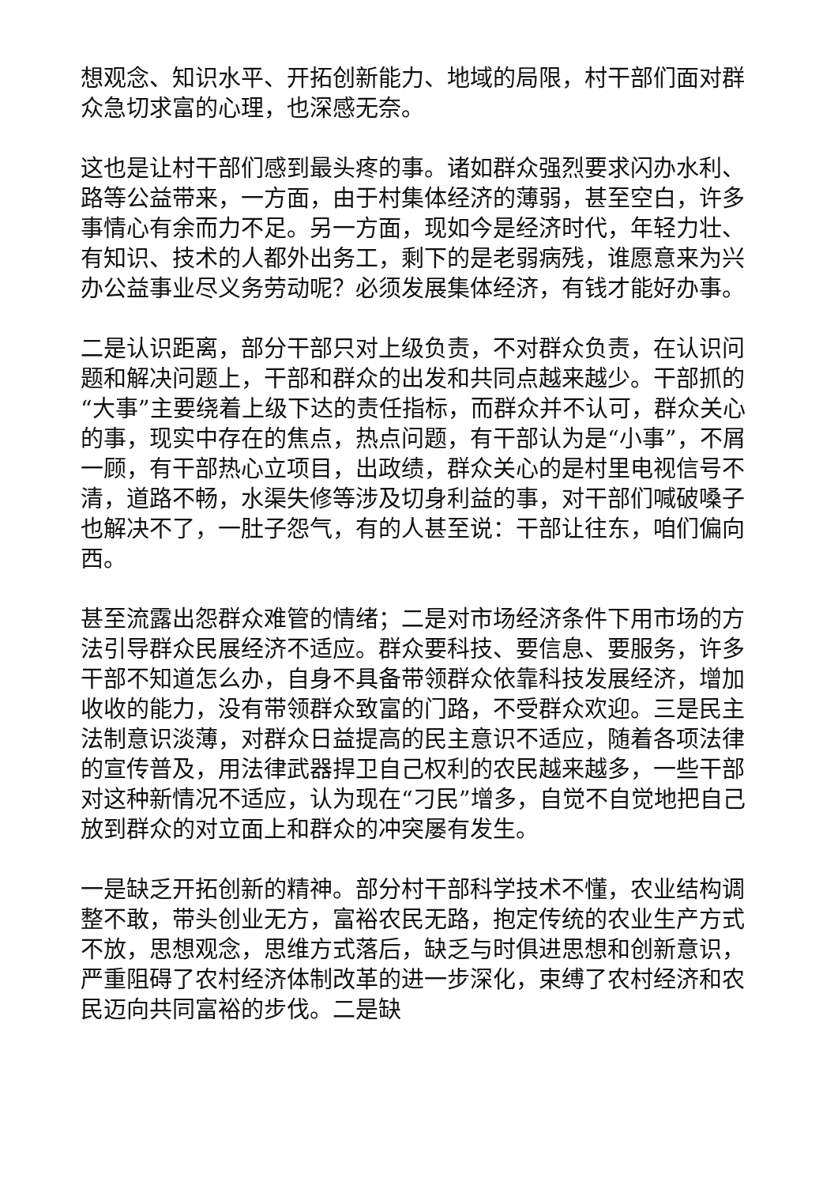想观念、知识水平、开拓创新能力、地域的局限，村干部们面对群众急切求富的心理，也深感无奈。
这也是让村干部们感到最头疼的事。诸如群众强烈要求闪办水利、路等公益带来，一方面，由于村集体经济的薄弱，甚至空白，许多事情心有余而力不足。另一方面，现如今是经济时代，年轻力壮、有知识、技术的人都外出务工，剩下的是老弱病残，谁愿意来为兴办公益事业尽义务劳动呢？必须发展集体经济，有钱才能好办事。
二是认识距离，部分干部只对上级负责，不对群众负责，在认识问题和解决问题上，干部和群众的出发和共同点越来越少。干部抓的“大事”主要绕着上级下达的责任指标，而群众并不认可，群众关心的事，现实中存在的焦点，热点问题，有干部认为是“小事”，不屑一顾，有干部热心立项目，出政绩，群众关心的是村里电视信号不清，道路不畅，水渠失修等涉及切身利益的事，对干部们喊破嗓子也解决不了，一肚子怨气，有的人甚至说：干部让往东，咱们偏向西。
甚至流露出怨群众难管的情绪；二是对市场经济条件下用市场的方法引导群众民展经济不适应。群众要科技、要信息、要服务，许多干部不知道怎么办，自身不具备带领群众依靠科技发展经济，增加收收的能力，没有带领群众致富的门路，不受群众欢迎。三是民主法制意识淡薄，对群众日益提高的民主意识不适应，随着各项法律的宣传普及，用法律武器捍卫自己权利的农民越来越多，一些干部对这种新情况不适应，认为现在“刁民”增多，自觉不自觉地把自己放到群众的对立面上和群众的冲突屡有发生。
一是缺乏开拓创新的精神。部分村干部科学技术不懂，农业结构调整不敢，带头创业无方，富裕农民无路，抱定传统的农业生产方式不放，思想观念，思维方式落后，缺乏与时俱进思想和创新意识，严重阻碍了农村经济体制改革的进一步深化，束缚了农村经济和农民迈向共同富裕的步伐。二是缺